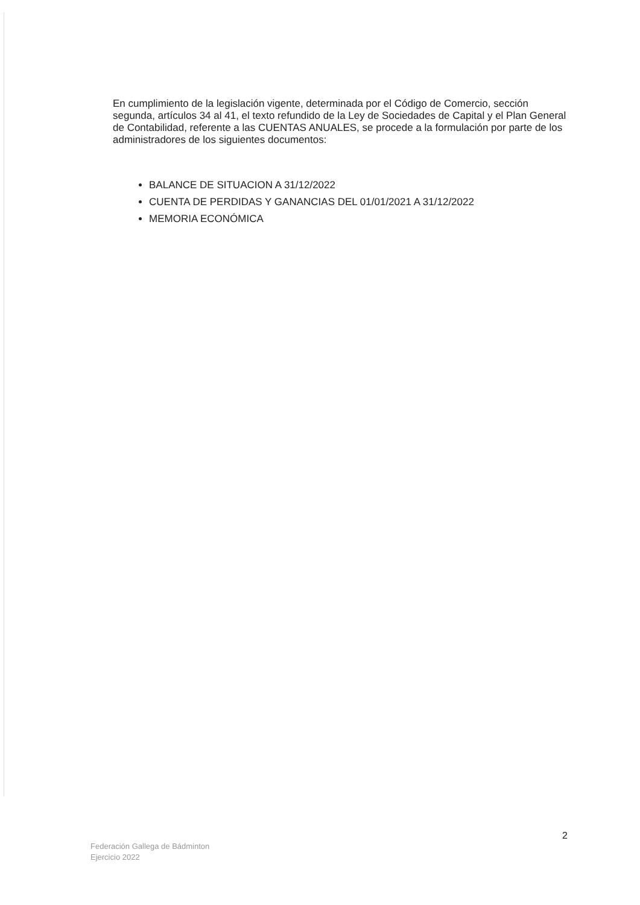En cumplimiento de la legislación vigente, determinada por el Código de Comercio, sección segunda, artículos 34 al 41, el texto refundido de la Ley de Sociedades de Capital y el Plan General de Contabilidad, referente a las CUENTAS ANUALES, se procede a la formulación por parte de los administradores de los siguientes documentos:
BALANCE DE SITUACION A 31/12/2022
CUENTA DE PERDIDAS Y GANANCIAS DEL 01/01/2021 A 31/12/2022
MEMORIA ECONÓMICA
2
Federación Gallega de Bádminton
Ejercicio 2022